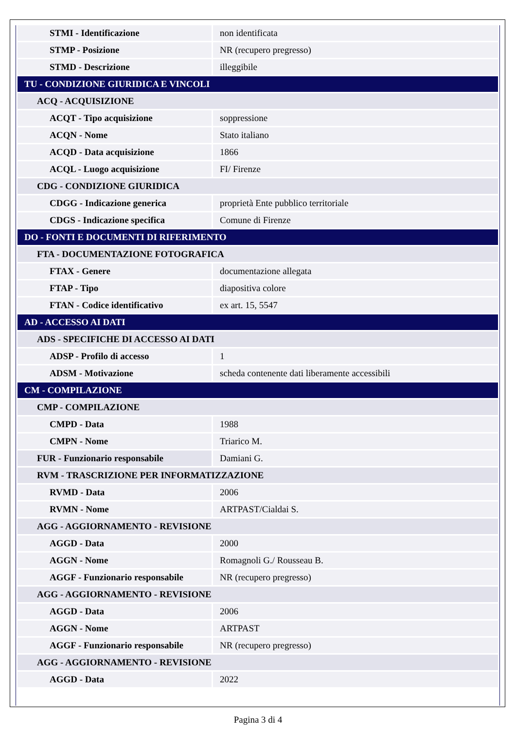| STMI - Identificazione | non identificata |
| STMP - Posizione | NR (recupero pregresso) |
| STMD - Descrizione | illeggibile |
| TU - CONDIZIONE GIURIDICA E VINCOLI | |
| ACQ - ACQUISIZIONE | |
| ACQT - Tipo acquisizione | soppressione |
| ACQN - Nome | Stato italiano |
| ACQD - Data acquisizione | 1866 |
| ACQL - Luogo acquisizione | FI/ Firenze |
| CDG - CONDIZIONE GIURIDICA | |
| CDGG - Indicazione generica | proprietà Ente pubblico territoriale |
| CDGS - Indicazione specifica | Comune di Firenze |
| DO - FONTI E DOCUMENTI DI RIFERIMENTO | |
| FTA - DOCUMENTAZIONE FOTOGRAFICA | |
| FTAX - Genere | documentazione allegata |
| FTAP - Tipo | diapositiva colore |
| FTAN - Codice identificativo | ex art. 15, 5547 |
| AD - ACCESSO AI DATI | |
| ADS - SPECIFICHE DI ACCESSO AI DATI | |
| ADSP - Profilo di accesso | 1 |
| ADSM - Motivazione | scheda contenente dati liberamente accessibili |
| CM - COMPILAZIONE | |
| CMP - COMPILAZIONE | |
| CMPD - Data | 1988 |
| CMPN - Nome | Triarico M. |
| FUR - Funzionario responsabile | Damiani G. |
| RVM - TRASCRIZIONE PER INFORMATIZZAZIONE | |
| RVMD - Data | 2006 |
| RVMN - Nome | ARTPAST/Cialdai S. |
| AGG - AGGIORNAMENTO - REVISIONE | |
| AGGD - Data | 2000 |
| AGGN - Nome | Romagnoli G./ Rousseau B. |
| AGGF - Funzionario responsabile | NR (recupero pregresso) |
| AGG - AGGIORNAMENTO - REVISIONE | |
| AGGD - Data | 2006 |
| AGGN - Nome | ARTPAST |
| AGGF - Funzionario responsabile | NR (recupero pregresso) |
| AGG - AGGIORNAMENTO - REVISIONE | |
| AGGD - Data | 2022 |
Pagina 3 di 4